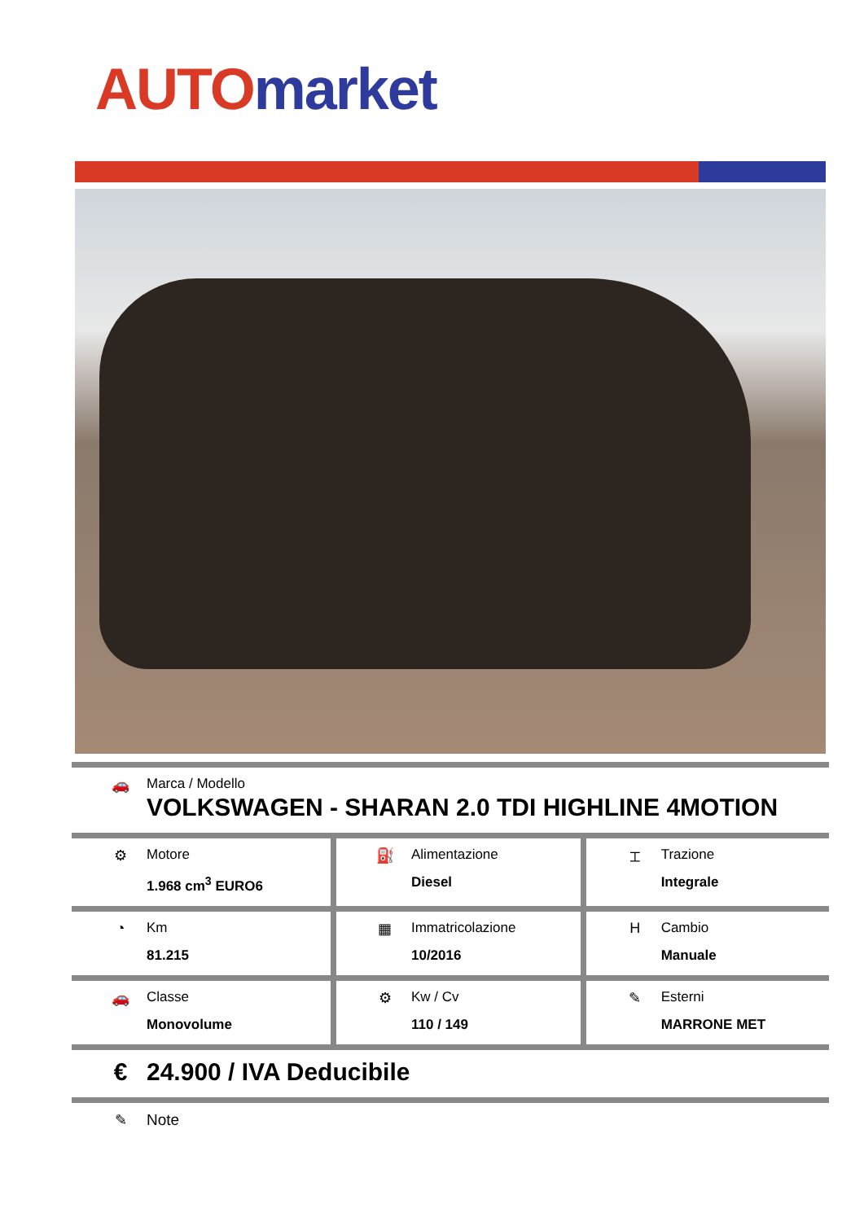AUTO market
| 🚗 Marca / Modello VOLKSWAGEN - SHARAN 2.0 TDI HIGHLINE 4MOTION | | |
| ⚙ Motore 1.968 cm<sup>3</sup> EURO6 | ⛽ Alimentazione Diesel | ⌶ Trazione Integrale |
| ◔ Km 81.215 | ▦ Immatricolazione 10/2016 | H Cambio Manuale |
| 🚗 Classe Monovolume | ⚙ Kw / Cv 110 / 149 | ✎ Esterni MARRONE MET |
| € 24.900 / IVA Deducibile | | |
| ✎ Note | | |